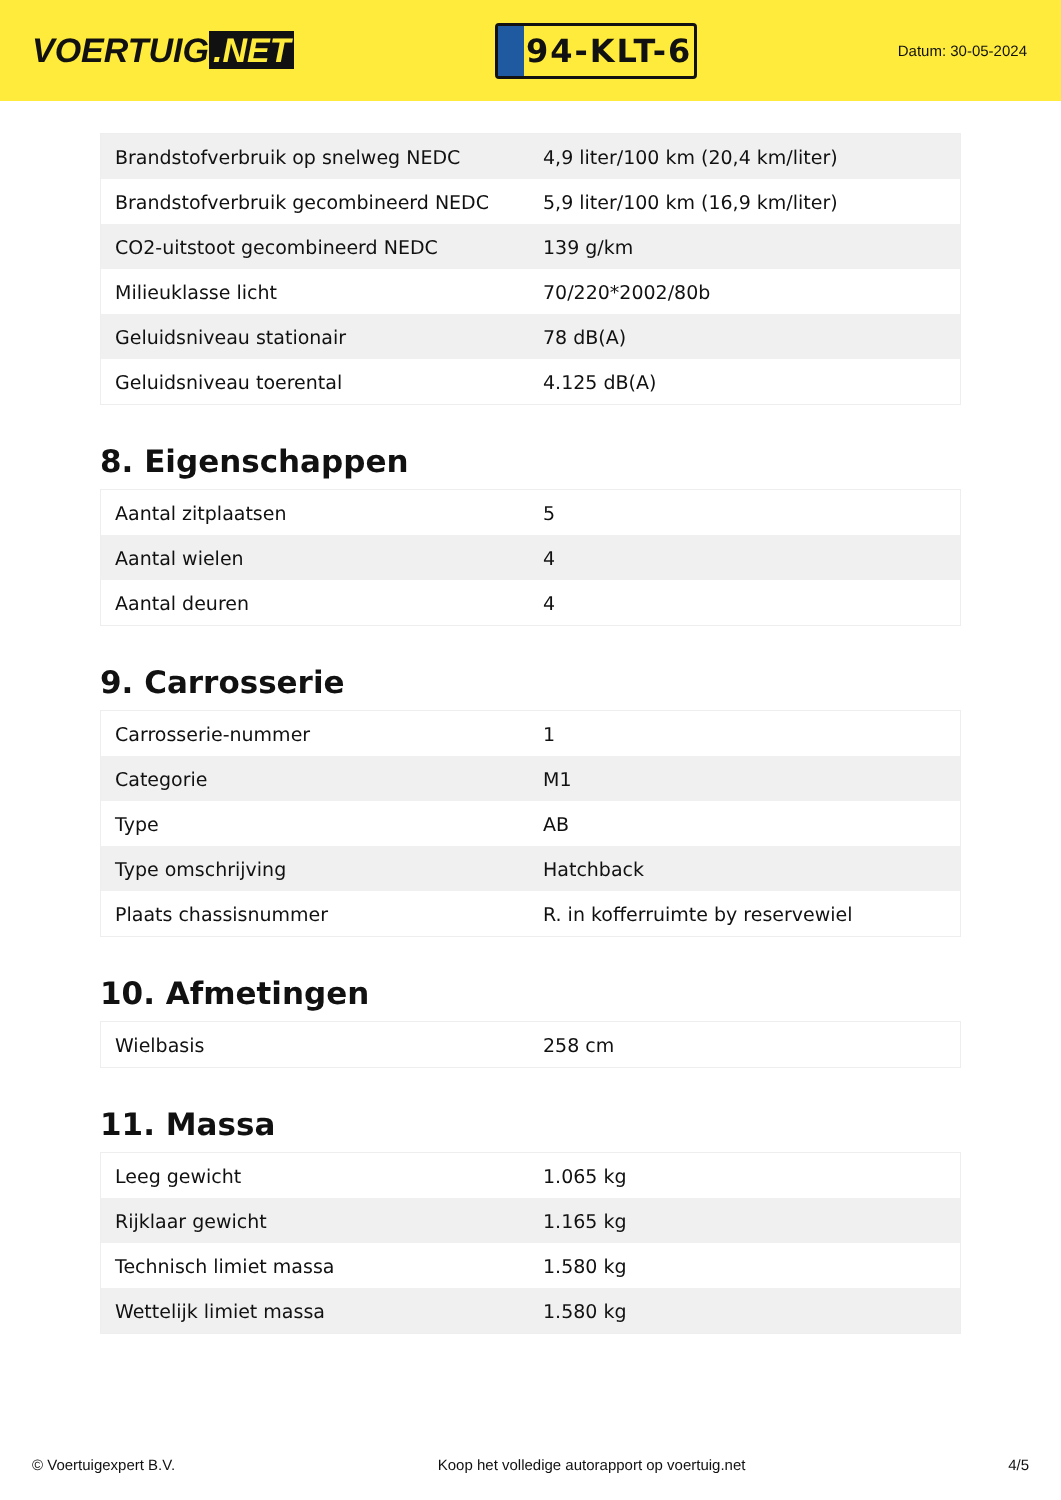VOERTUIG.NET
94-KLT-6
Datum: 30-05-2024
| Brandstofverbruik op snelweg NEDC | 4,9 liter/100 km (20,4 km/liter) |
| Brandstofverbruik gecombineerd NEDC | 5,9 liter/100 km (16,9 km/liter) |
| CO2-uitstoot gecombineerd NEDC | 139 g/km |
| Milieuklasse licht | 70/220*2002/80b |
| Geluidsniveau stationair | 78 dB(A) |
| Geluidsniveau toerental | 4.125 dB(A) |
8. Eigenschappen
| Aantal zitplaatsen | 5 |
| Aantal wielen | 4 |
| Aantal deuren | 4 |
9. Carrosserie
| Carrosserie-nummer | 1 |
| Categorie | M1 |
| Type | AB |
| Type omschrijving | Hatchback |
| Plaats chassisnummer | R. in kofferruimte by reservewiel |
10. Afmetingen
| Wielbasis | 258 cm |
11. Massa
| Leeg gewicht | 1.065 kg |
| Rijklaar gewicht | 1.165 kg |
| Technisch limiet massa | 1.580 kg |
| Wettelijk limiet massa | 1.580 kg |
© Voertuigexpert B.V. Koop het volledige autorapport op voertuig.net 4/5